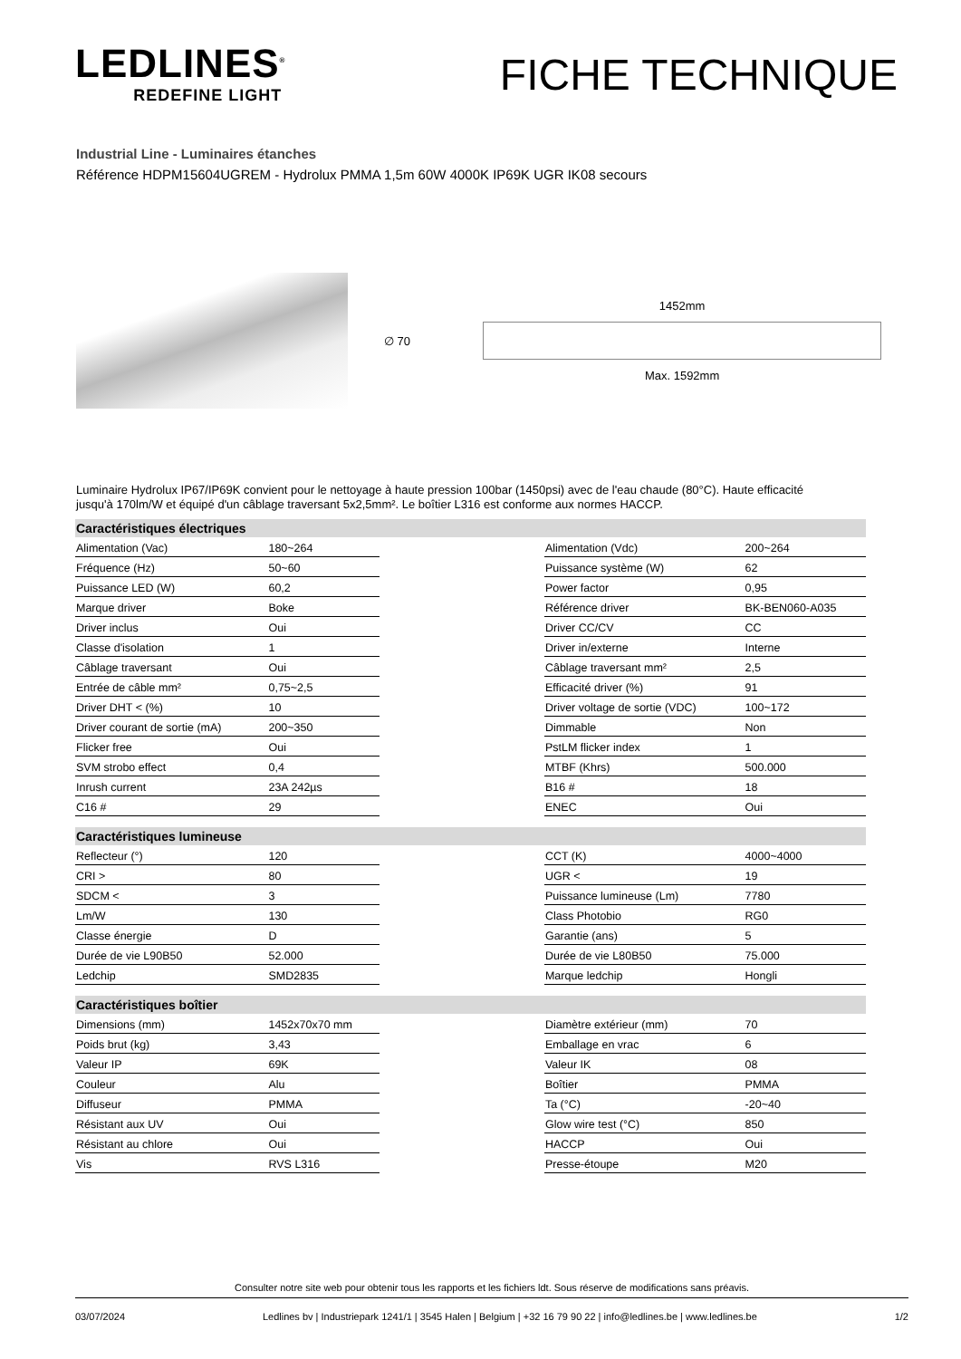LEDLINES<sup>®</sup>
REDEFINE LIGHT
FICHE TECHNIQUE
Industrial Line - Luminaires étanches
Référence HDPM15604UGREM - Hydrolux PMMA 1,5m 60W 4000K IP69K UGR IK08 secours
∅ 70
1452mm
Max. 1592mm
Luminaire Hydrolux IP67/IP69K convient pour le nettoyage à haute pression 100bar (1450psi) avec de l'eau chaude (80°C). Haute efficacité jusqu'à 170lm/W et équipé d'un câblage traversant 5x2,5mm². Le boîtier L316 est conforme aux normes HACCP.
| Caractéristiques électriques | | | | |
| --- | --- | --- | --- | --- |
| Alimentation (Vac) | 180~264 | | Alimentation (Vdc) | 200~264 |
| Fréquence (Hz) | 50~60 | | Puissance système (W) | 62 |
| Puissance LED (W) | 60,2 | | Power factor | 0,95 |
| Marque driver | Boke | | Référence driver | BK-BEN060-A035 |
| Driver inclus | Oui | | Driver CC/CV | CC |
| Classe d'isolation | 1 | | Driver in/externe | Interne |
| Câblage traversant | Oui | | Câblage traversant mm² | 2,5 |
| Entrée de câble mm² | 0,75~2,5 | | Efficacité driver (%) | 91 |
| Driver DHT < (%) | 10 | | Driver voltage de sortie (VDC) | 100~172 |
| Driver courant de sortie (mA) | 200~350 | | Dimmable | Non |
| Flicker free | Oui | | PstLM flicker index | 1 |
| SVM strobo effect | 0,4 | | MTBF (Khrs) | 500.000 |
| Inrush current | 23A 242µs | | B16 # | 18 |
| C16 # | 29 | | ENEC | Oui |
| Caractéristiques lumineuse | | | | |
| Reflecteur (°) | 120 | | CCT (K) | 4000~4000 |
| CRI > | 80 | | UGR < | 19 |
| SDCM < | 3 | | Puissance lumineuse (Lm) | 7780 |
| Lm/W | 130 | | Class Photobio | RG0 |
| Classe énergie | D | | Garantie (ans) | 5 |
| Durée de vie L90B50 | 52.000 | | Durée de vie L80B50 | 75.000 |
| Ledchip | SMD2835 | | Marque ledchip | Hongli |
| Caractéristiques boîtier | | | | |
| Dimensions (mm) | 1452x70x70 mm | | Diamètre extérieur (mm) | 70 |
| Poids brut (kg) | 3,43 | | Emballage en vrac | 6 |
| Valeur IP | 69K | | Valeur IK | 08 |
| Couleur | Alu | | Boîtier | PMMA |
| Diffuseur | PMMA | | Ta (°C) | -20~40 |
| Résistant aux UV | Oui | | Glow wire test (°C) | 850 |
| Résistant au chlore | Oui | | HACCP | Oui |
| Vis | RVS L316 | | Presse-étoupe | M20 |
Consulter notre site web pour obtenir tous les rapports et les fichiers ldt. Sous réserve de modifications sans préavis.
03/07/2024 Ledlines bv | Industriepark 1241/1 | 3545 Halen | Belgium | +32 16 79 90 22 | info@ledlines.be | www.ledlines.be 1/2